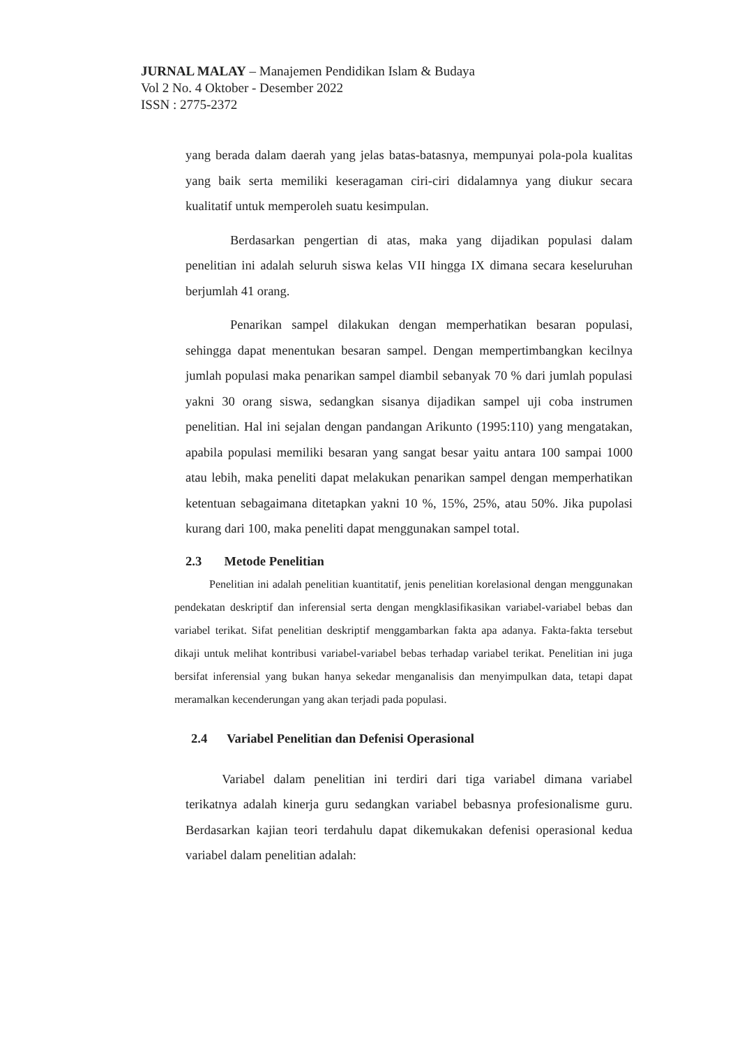JURNAL MALAY – Manajemen Pendidikan Islam & Budaya
Vol 2 No. 4 Oktober - Desember 2022
ISSN : 2775-2372
yang berada dalam daerah yang jelas batas-batasnya, mempunyai pola-pola kualitas yang baik serta memiliki keseragaman ciri-ciri didalamnya yang diukur secara kualitatif untuk memperoleh suatu kesimpulan.
Berdasarkan pengertian di atas, maka yang dijadikan populasi dalam penelitian ini adalah seluruh siswa kelas VII hingga IX dimana secara keseluruhan berjumlah 41 orang.
Penarikan sampel dilakukan dengan memperhatikan besaran populasi, sehingga dapat menentukan besaran sampel. Dengan mempertimbangkan kecilnya jumlah populasi maka penarikan sampel diambil sebanyak 70 % dari jumlah populasi yakni 30 orang siswa, sedangkan sisanya dijadikan sampel uji coba instrumen penelitian. Hal ini sejalan dengan pandangan Arikunto (1995:110) yang mengatakan, apabila populasi memiliki besaran yang sangat besar yaitu antara 100 sampai 1000 atau lebih, maka peneliti dapat melakukan penarikan sampel dengan memperhatikan ketentuan sebagaimana ditetapkan yakni 10 %, 15%, 25%, atau 50%. Jika pupolasi kurang dari 100, maka peneliti dapat menggunakan sampel total.
2.3 Metode Penelitian
Penelitian ini adalah penelitian kuantitatif, jenis penelitian korelasional dengan menggunakan pendekatan deskriptif dan inferensial serta dengan mengklasifikasikan variabel-variabel bebas dan variabel terikat. Sifat penelitian deskriptif menggambarkan fakta apa adanya. Fakta-fakta tersebut dikaji untuk melihat kontribusi variabel-variabel bebas terhadap variabel terikat. Penelitian ini juga bersifat inferensial yang bukan hanya sekedar menganalisis dan menyimpulkan data, tetapi dapat meramalkan kecenderungan yang akan terjadi pada populasi.
2.4 Variabel Penelitian dan Defenisi Operasional
Variabel dalam penelitian ini terdiri dari tiga variabel dimana variabel terikatnya adalah kinerja guru sedangkan variabel bebasnya profesionalisme guru. Berdasarkan kajian teori terdahulu dapat dikemukakan defenisi operasional kedua variabel dalam penelitian adalah: